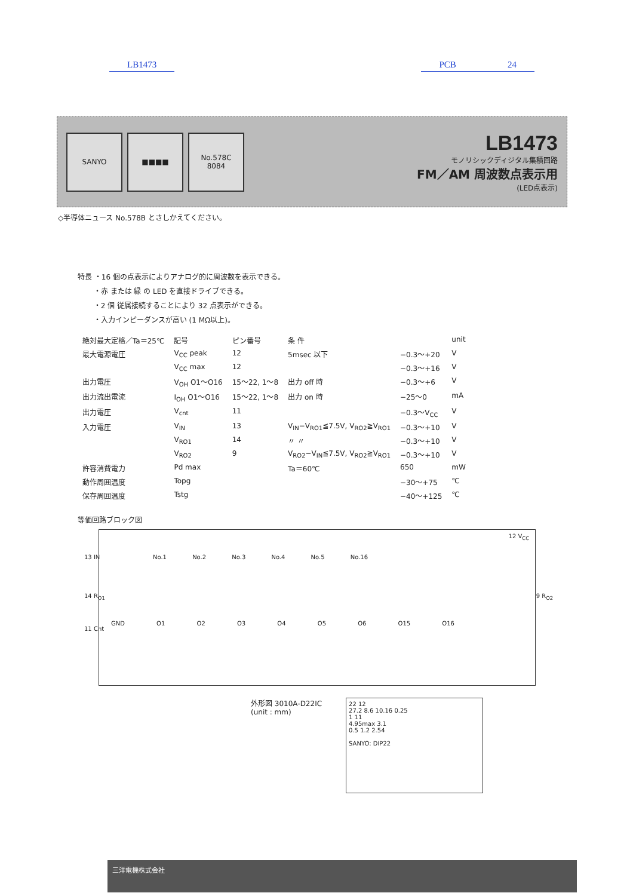LB1473 PCB 24
SANYO ■■■■ No.578C
8084
LB1473
モノリシックディジタル集積回路
FM／AM 周波数点表示用
(LED点表示)
◇半導体ニュース No.578B とさしかえてください。
特長 ・16 個の点表示によりアナログ的に周波数を表示できる。
・赤 または 緑 の LED を直接ドライブできる。
・2 個 従属接続することにより 32 点表示ができる。
・入力インピーダンスが高い (1 MΩ以上)。
| 絶対最大定格／Ta＝25℃ | 記号 | ピン番号 | 条 件 | | unit |
| --- | --- | --- | --- | --- | --- |
| 最大電源電圧 | V<sub>CC</sub> peak | 12 | 5msec 以下 | −0.3〜+20 | V |
| | V<sub>CC</sub> max | 12 | | −0.3〜+16 | V |
| 出力電圧 | V<sub>OH</sub> O1〜O16 | 15〜22, 1〜8 | 出力 off 時 | −0.3〜+6 | V |
| 出力流出電流 | I<sub>OH</sub> O1〜O16 | 15〜22, 1〜8 | 出力 on 時 | −25〜0 | mA |
| 出力電圧 | V<sub>cnt</sub> | 11 | | −0.3〜V<sub>CC</sub> | V |
| 入力電圧 | V<sub>IN</sub> | 13 | V<sub>IN</sub>−V<sub>RO1</sub>≦7.5V, V<sub>RO2</sub>≧V<sub>RO1</sub> | −0.3〜+10 | V |
| | V<sub>RO1</sub> | 14 | 〃 〃 | −0.3〜+10 | V |
| | V<sub>RO2</sub> | 9 | V<sub>RO2</sub>−V<sub>IN</sub>≦7.5V, V<sub>RO2</sub>≧V<sub>RO1</sub> | −0.3〜+10 | V |
| 許容消費電力 | Pd max | | Ta＝60℃ | 650 | mW |
| 動作周囲温度 | Topg | | | −30〜+75 | ℃ |
| 保存周囲温度 | Tstg | | | −40〜+125 | ℃ |
等価回路ブロック図
No.1 No.2 No.3 No.4 No.5 No.16
GND O1 O2 O3 O4 O5 O6 O15 O16
12 V<sub>CC</sub>
13 IN
14 R<sub>O1</sub>
11 Cnt
9 R<sub>O2</sub>
外形図 3010A-D22IC
(unit : mm)
22 12
27.2 8.6 10.16 0.25
1 11
4.95max 3.1
0.5 1.2 2.54
SANYO: DIP22
三洋電機株式会社